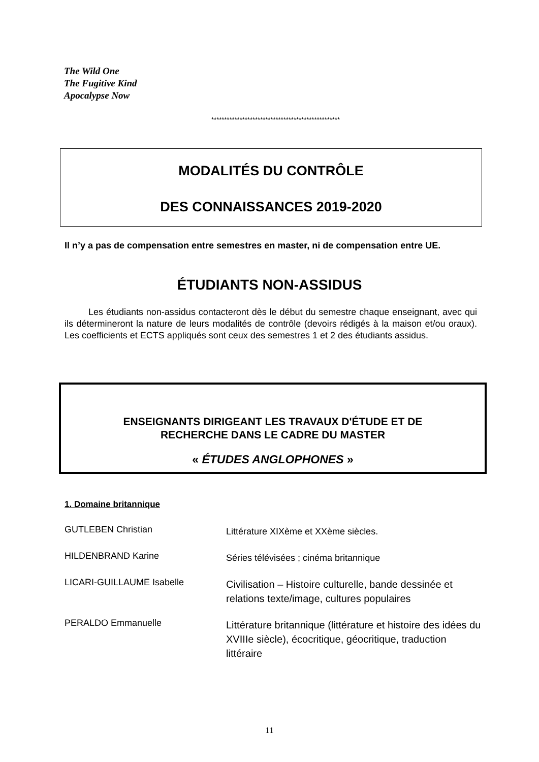The Wild One
The Fugitive Kind
Apocalypse Now
**************************************************
MODALITÉS DU CONTRÔLE
DES CONNAISSANCES 2019-2020
Il n’y a pas de compensation entre semestres en master, ni de compensation entre UE.
ÉTUDIANTS NON-ASSIDUS
Les étudiants non-assidus contacteront dès le début du semestre chaque enseignant, avec qui ils détermineront la nature de leurs modalités de contrôle (devoirs rédigés à la maison et/ou oraux). Les coefficients et ECTS appliqués sont ceux des semestres 1 et 2 des étudiants assidus.
ENSEIGNANTS DIRIGEANT LES TRAVAUX D'ÉTUDE ET DE
RECHERCHE DANS LE CADRE DU MASTER
« ÉTUDES ANGLOPHONES »
1. Domaine britannique
GUTLEBEN Christian
Littérature XIXème et XXème siècles.
HILDENBRAND Karine
Séries télévisées ; cinéma britannique
LICARI-GUILLAUME Isabelle
Civilisation – Histoire culturelle, bande dessinée et relations texte/image, cultures populaires
PERALDO Emmanuelle
Littérature britannique (littérature et histoire des idées du XVIIIe siècle), écocritique, géocritique, traduction littéraire
11